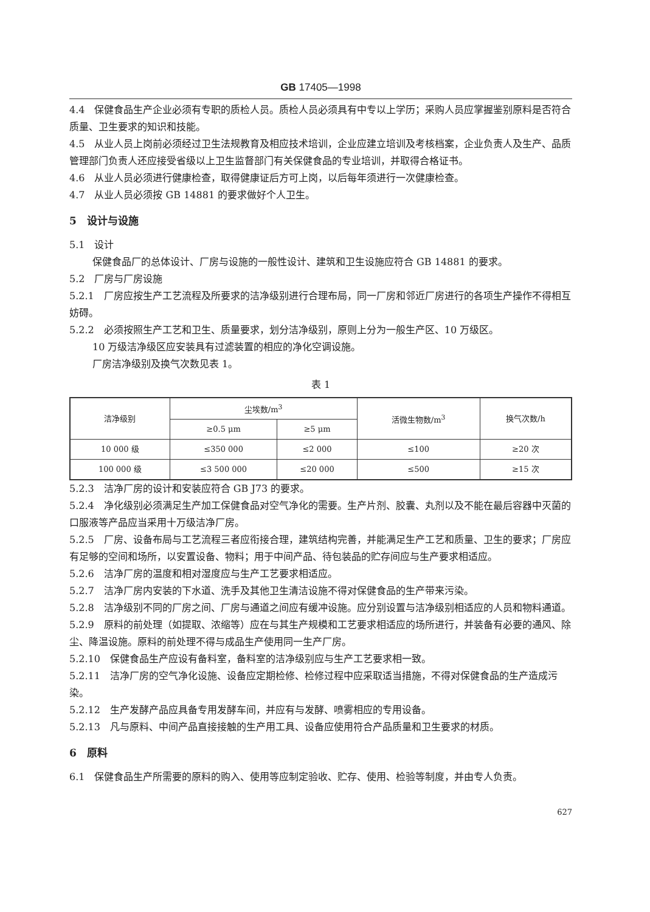GB 17405—1998
4.4　保健食品生产企业必须有专职的质检人员。质检人员必须具有中专以上学历；采购人员应掌握鉴别原料是否符合质量、卫生要求的知识和技能。
4.5　从业人员上岗前必须经过卫生法规教育及相应技术培训，企业应建立培训及考核档案，企业负责人及生产、品质管理部门负责人还应接受省级以上卫生监督部门有关保健食品的专业培训，并取得合格证书。
4.6　从业人员必须进行健康检查，取得健康证后方可上岗，以后每年须进行一次健康检查。
4.7　从业人员必须按 GB 14881 的要求做好个人卫生。
5　设计与设施
5.1　设计
保健食品厂的总体设计、厂房与设施的一般性设计、建筑和卫生设施应符合 GB 14881 的要求。
5.2　厂房与厂房设施
5.2.1　厂房应按生产工艺流程及所要求的洁净级别进行合理布局，同一厂房和邻近厂房进行的各项生产操作不得相互妨碍。
5.2.2　必须按照生产工艺和卫生、质量要求，划分洁净级别，原则上分为一般生产区、10 万级区。
10 万级洁净级区应安装具有过滤装置的相应的净化空调设施。
厂房洁净级别及换气次数见表 1。
表 1
| 洁净级别 | 尘埃数/m<sup>3</sup> | | 活微生物数/m<sup>3</sup> | 换气次数/h |
| --- | --- | --- | --- | --- |
| | ≥0.5 μm | ≥5 μm | | |
| 10 000 级 | ≤350 000 | ≤2 000 | ≤100 | ≥20 次 |
| 100 000 级 | ≤3 500 000 | ≤20 000 | ≤500 | ≥15 次 |
5.2.3　洁净厂房的设计和安装应符合 GB J73 的要求。
5.2.4　净化级别必须满足生产加工保健食品对空气净化的需要。生产片剂、胶囊、丸剂以及不能在最后容器中灭菌的口服液等产品应当采用十万级洁净厂房。
5.2.5　厂房、设备布局与工艺流程三者应衔接合理，建筑结构完善，并能满足生产工艺和质量、卫生的要求；厂房应有足够的空间和场所，以安置设备、物料；用于中间产品、待包装品的贮存间应与生产要求相适应。
5.2.6　洁净厂房的温度和相对湿度应与生产工艺要求相适应。
5.2.7　洁净厂房内安装的下水道、洗手及其他卫生清洁设施不得对保健食品的生产带来污染。
5.2.8　洁净级别不同的厂房之间、厂房与通道之间应有缓冲设施。应分别设置与洁净级别相适应的人员和物料通道。
5.2.9　原料的前处理（如提取、浓缩等）应在与其生产规模和工艺要求相适应的场所进行，并装备有必要的通风、除尘、降温设施。原料的前处理不得与成品生产使用同一生产厂房。
5.2.10　保健食品生产应设有备料室，备料室的洁净级别应与生产工艺要求相一致。
5.2.11　洁净厂房的空气净化设施、设备应定期检修、检修过程中应采取适当措施，不得对保健食品的生产造成污染。
5.2.12　生产发酵产品应具备专用发酵车间，并应有与发酵、喷雾相应的专用设备。
5.2.13　凡与原料、中间产品直接接触的生产用工具、设备应使用符合产品质量和卫生要求的材质。
6　原料
6.1　保健食品生产所需要的原料的购入、使用等应制定验收、贮存、使用、检验等制度，并由专人负责。
627